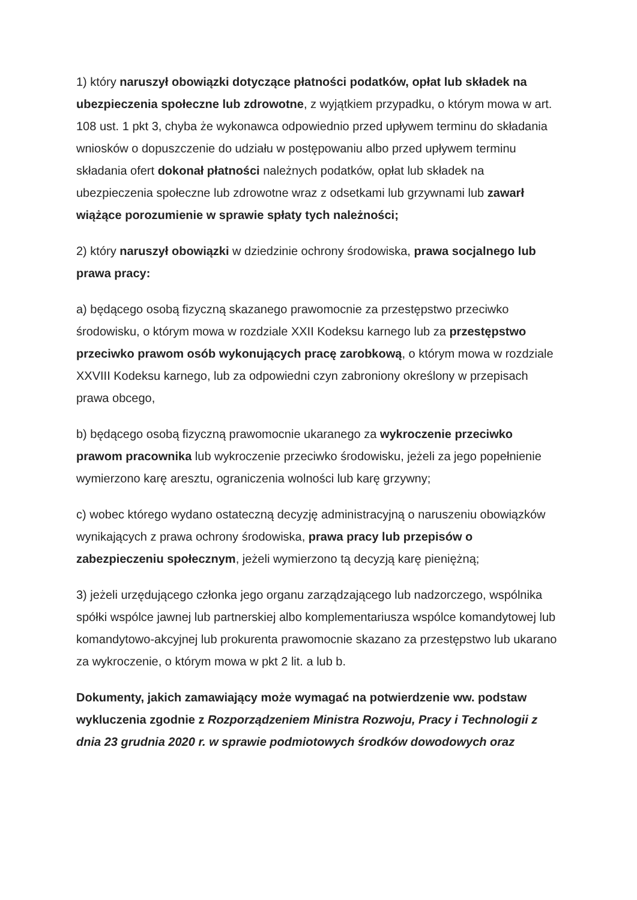1) który naruszył obowiązki dotyczące płatności podatków, opłat lub składek na ubezpieczenia społeczne lub zdrowotne, z wyjątkiem przypadku, o którym mowa w art. 108 ust. 1 pkt 3, chyba że wykonawca odpowiednio przed upływem terminu do składania wniosków o dopuszczenie do udziału w postępowaniu albo przed upływem terminu składania ofert dokonał płatności należnych podatków, opłat lub składek na ubezpieczenia społeczne lub zdrowotne wraz z odsetkami lub grzywnami lub zawarł wiążące porozumienie w sprawie spłaty tych należności;
2) który naruszył obowiązki w dziedzinie ochrony środowiska, prawa socjalnego lub prawa pracy:
a) będącego osobą fizyczną skazanego prawomocnie za przestępstwo przeciwko środowisku, o którym mowa w rozdziale XXII Kodeksu karnego lub za przestępstwo przeciwko prawom osób wykonujących pracę zarobkową, o którym mowa w rozdziale XXVIII Kodeksu karnego, lub za odpowiedni czyn zabroniony określony w przepisach prawa obcego,
b) będącego osobą fizyczną prawomocnie ukaranego za wykroczenie przeciwko prawom pracownika lub wykroczenie przeciwko środowisku, jeżeli za jego popełnienie wymierzono karę aresztu, ograniczenia wolności lub karę grzywny;
c) wobec którego wydano ostateczną decyzję administracyjną o naruszeniu obowiązków wynikających z prawa ochrony środowiska, prawa pracy lub przepisów o zabezpieczeniu społecznym, jeżeli wymierzono tą decyzją karę pieniężną;
3) jeżeli urzędującego członka jego organu zarządzającego lub nadzorczego, wspólnika spółki wspólce jawnej lub partnerskiej albo komplementariusza wspólce komandytowej lub komandytowo-akcyjnej lub prokurenta prawomocnie skazano za przestępstwo lub ukarano za wykroczenie, o którym mowa w pkt 2 lit. a lub b.
Dokumenty, jakich zamawiający może wymagać na potwierdzenie ww. podstaw wykluczenia zgodnie z Rozporządzeniem Ministra Rozwoju, Pracy i Technologii z dnia 23 grudnia 2020 r. w sprawie podmiotowych środków dowodowych oraz